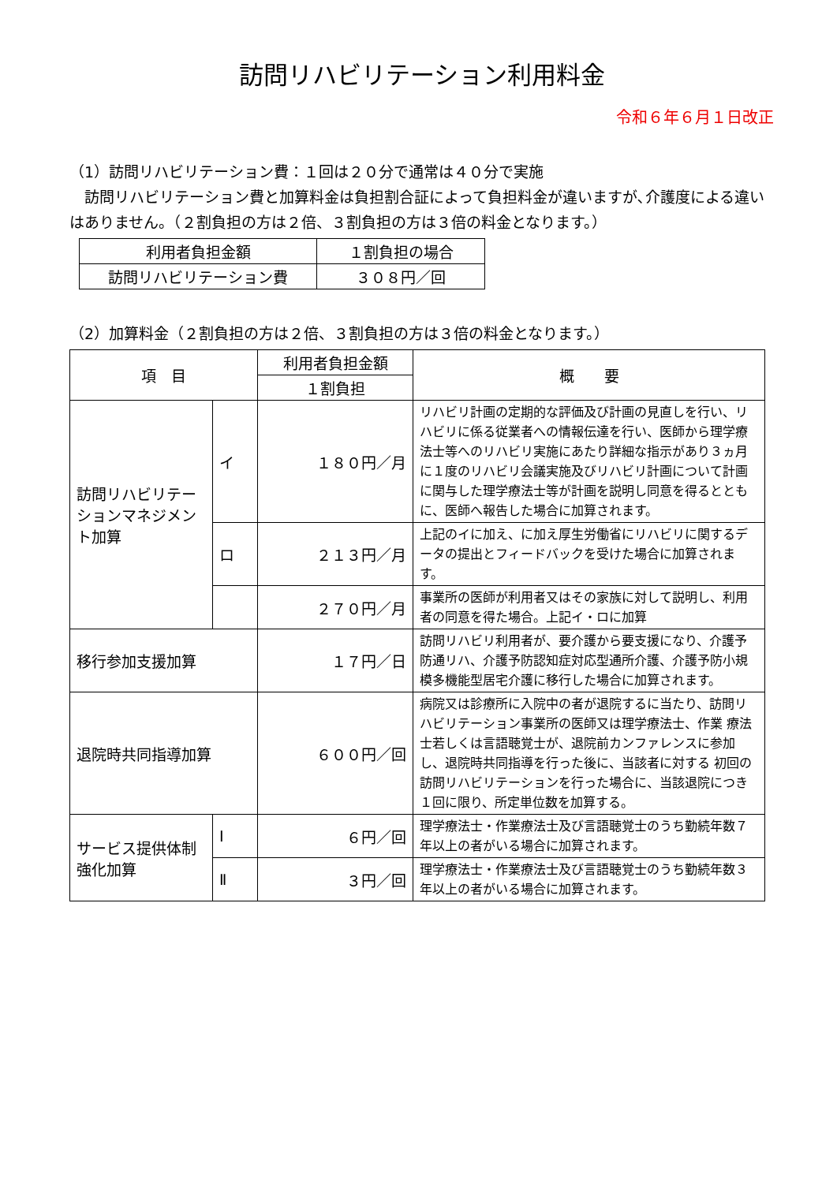訪問リハビリテーション利用料金
令和６年６月１日改正
（1）訪問リハビリテーション費：１回は２０分で通常は４０分で実施
　訪問リハビリテーション費と加算料金は負担割合証によって負担料金が違いますが､介護度による違いはありません。（２割負担の方は２倍、３割負担の方は３倍の料金となります。）
| 利用者負担金額 | １割負担の場合 |
| 訪問リハビリテーション費 | ３０８円／回 |
（2）加算料金（２割負担の方は２倍、３割負担の方は３倍の料金となります。）
| 項 目 | | 利用者負担金額 | 概 要 |
| --- | --- | --- | --- |
| | | １割負担 | |
| 訪問リハビリテーションマネジメント加算 | イ | １８０円／月 | リハビリ計画の定期的な評価及び計画の見直しを行い、リハビリに係る従業者への情報伝達を行い、医師から理学療法士等へのリハビリ実施にあたり詳細な指示があり３ヵ月に１度のリハビリ会議実施及びリハビリ計画について計画に関与した理学療法士等が計画を説明し同意を得るとともに、医師へ報告した場合に加算されます。 |
| | ロ | ２１３円／月 | 上記のイに加え、に加え厚生労働省にリハビリに関するデータの提出とフィードバックを受けた場合に加算されます。 |
| | | ２７０円／月 | 事業所の医師が利用者又はその家族に対して説明し、利用者の同意を得た場合。上記イ・ロに加算 |
| 移行参加支援加算 | | １７円／日 | 訪問リハビリ利用者が、要介護から要支援になり、介護予防通リハ、介護予防認知症対応型通所介護、介護予防小規模多機能型居宅介護に移行した場合に加算されます。 |
| 退院時共同指導加算 | | ６００円／回 | 病院又は診療所に入院中の者が退院するに当たり、訪問リハビリテーション事業所の医師又は理学療法士、作業 療法士若しくは言語聴覚士が、退院前カンファレンスに参加し、退院時共同指導を行った後に、当該者に対する 初回の訪問リハビリテーションを行った場合に、当該退院につき１回に限り、所定単位数を加算する。 |
| サービス提供体制強化加算 | Ⅰ | ６円／回 | 理学療法士・作業療法士及び言語聴覚士のうち勤続年数７年以上の者がいる場合に加算されます。 |
| | Ⅱ | ３円／回 | 理学療法士・作業療法士及び言語聴覚士のうち勤続年数３年以上の者がいる場合に加算されます。 |